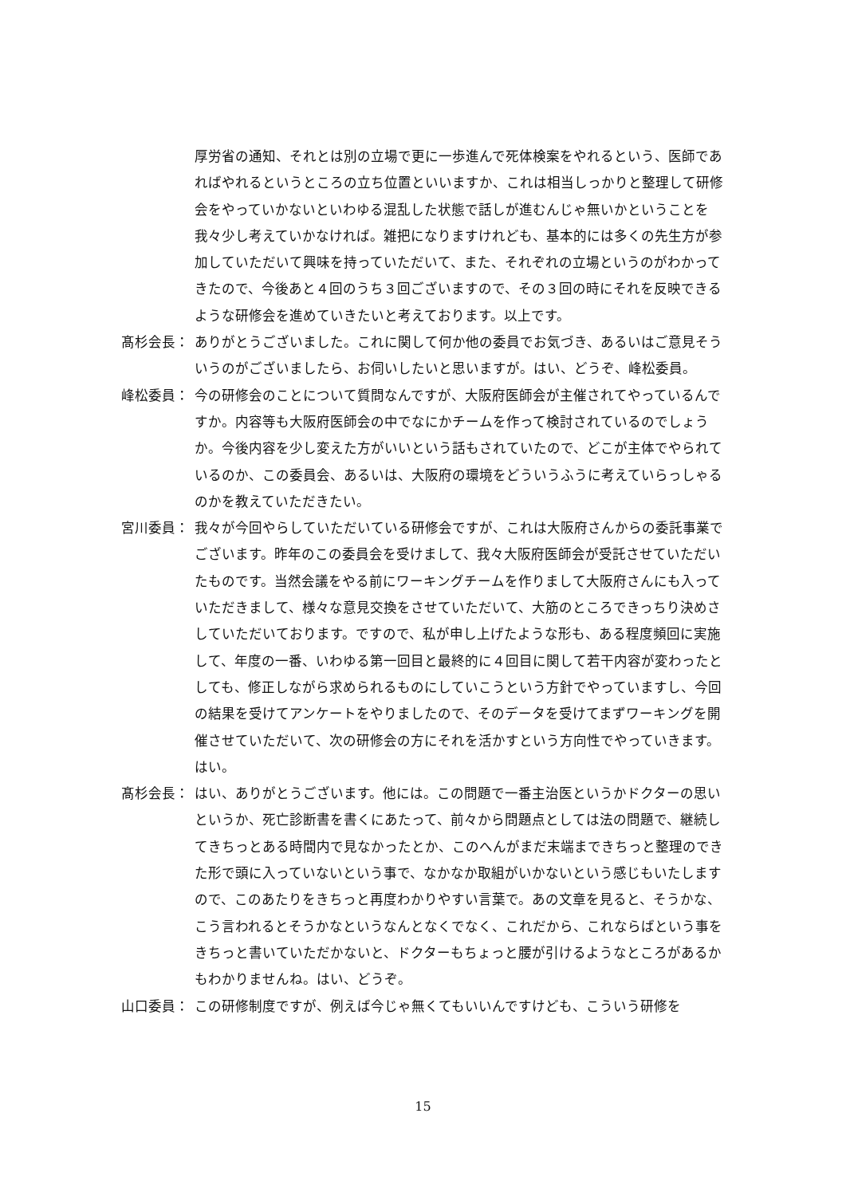厚労省の通知、それとは別の立場で更に一歩進んで死体検案をやれるという、医師であればやれるというところの立ち位置といいますか、これは相当しっかりと整理して研修会をやっていかないといわゆる混乱した状態で話しが進むんじゃ無いかということを我々少し考えていかなければ。雑把になりますけれども、基本的には多くの先生方が参加していただいて興味を持っていただいて、また、それぞれの立場というのがわかってきたので、今後あと４回のうち３回ございますので、その３回の時にそれを反映できるような研修会を進めていきたいと考えております。以上です。
髙杉会長： ありがとうございました。これに関して何か他の委員でお気づき、あるいはご意見そういうのがございましたら、お伺いしたいと思いますが。はい、どうぞ、峰松委員。
峰松委員： 今の研修会のことについて質問なんですが、大阪府医師会が主催されてやっているんですか。内容等も大阪府医師会の中でなにかチームを作って検討されているのでしょうか。今後内容を少し変えた方がいいという話もされていたので、どこが主体でやられているのか、この委員会、あるいは、大阪府の環境をどういうふうに考えていらっしゃるのかを教えていただきたい。
宮川委員： 我々が今回やらしていただいている研修会ですが、これは大阪府さんからの委託事業でございます。昨年のこの委員会を受けまして、我々大阪府医師会が受託させていただいたものです。当然会議をやる前にワーキングチームを作りまして大阪府さんにも入っていただきまして、様々な意見交換をさせていただいて、大筋のところできっちり決めさしていただいております。ですので、私が申し上げたような形も、ある程度頻回に実施して、年度の一番、いわゆる第一回目と最終的に４回目に関して若干内容が変わったとしても、修正しながら求められるものにしていこうという方針でやっていますし、今回の結果を受けてアンケートをやりましたので、そのデータを受けてまずワーキングを開催させていただいて、次の研修会の方にそれを活かすという方向性でやっていきます。はい。
髙杉会長： はい、ありがとうございます。他には。この問題で一番主治医というかドクターの思いというか、死亡診断書を書くにあたって、前々から問題点としては法の問題で、継続してきちっとある時間内で見なかったとか、このへんがまだ末端まできちっと整理のできた形で頭に入っていないという事で、なかなか取組がいかないという感じもいたしますので、このあたりをきちっと再度わかりやすい言葉で。あの文章を見ると、そうかな、こう言われるとそうかなというなんとなくでなく、これだから、これならばという事をきちっと書いていただかないと、ドクターもちょっと腰が引けるようなところがあるかもわかりませんね。はい、どうぞ。
山口委員： この研修制度ですが、例えば今じゃ無くてもいいんですけども、こういう研修を
15